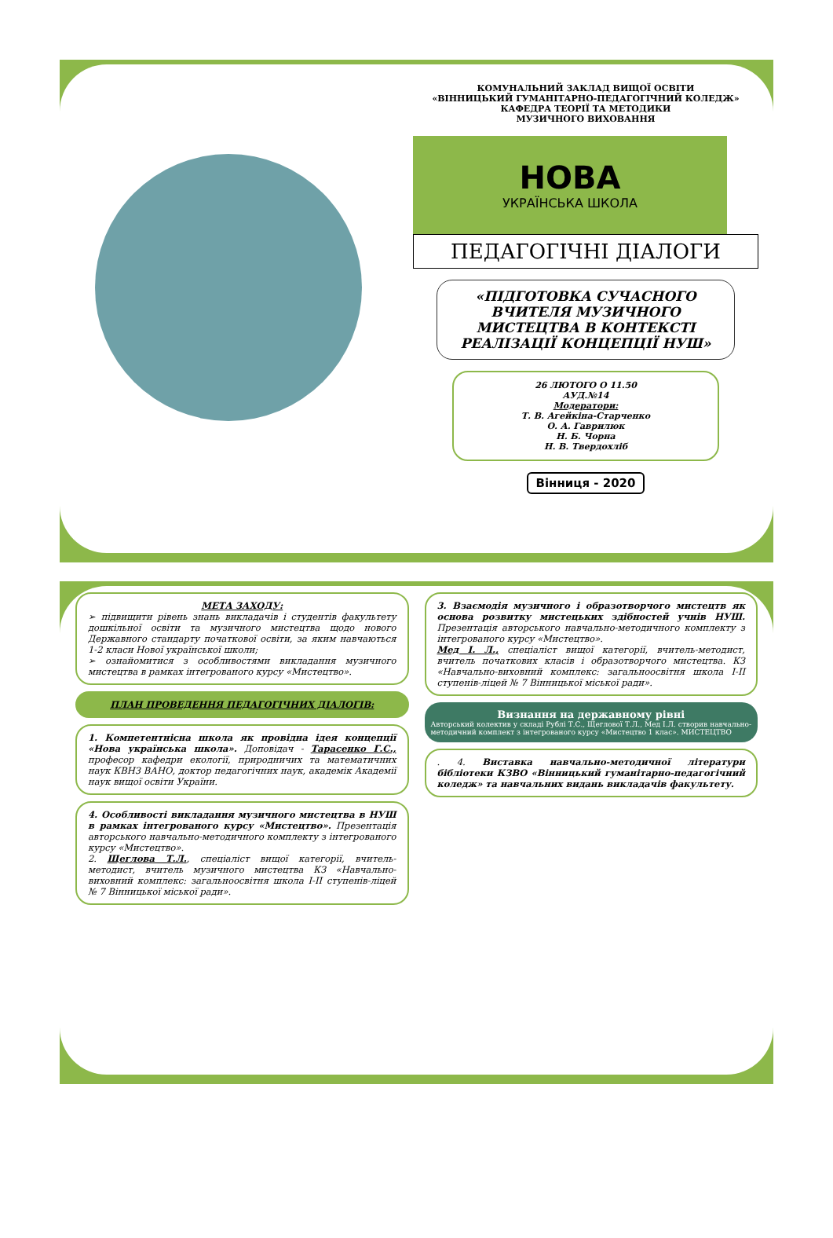КОМУНАЛЬНИЙ ЗАКЛАД ВИЩОЇ ОСВІТИ
«ВІННИЦЬКИЙ ГУМАНІТАРНО-ПЕДАГОГІЧНИЙ КОЛЕДЖ»
КАФЕДРА ТЕОРІЇ ТА МЕТОДИКИ
МУЗИЧНОГО ВИХОВАННЯ
НОВА
УКРАЇНСЬКА ШКОЛА
ПЕДАГОГІЧНІ ДІАЛОГИ
«ПІДГОТОВКА СУЧАСНОГО ВЧИТЕЛЯ МУЗИЧНОГО МИСТЕЦТВА В КОНТЕКСТІ РЕАЛІЗАЦІЇ КОНЦЕПЦІЇ НУШ»
26 ЛЮТОГО О 11.50
АУД.№14
Модератори:
Т. В. Агейкіна-Старченко
О. А. Гаврилюк
Н. Б. Чорна
Н. В. Твердохліб
Вінниця - 2020
МЕТА ЗАХОДУ:
➢ підвищити рівень знань викладачів і студентів факультету дошкільної освіти та музичного мистецтва щодо нового Державного стандарту початкової освіти, за яким навчаються 1-2 класи Нової української школи;
➢ ознайомитися з особливостями викладання музичного мистецтва в рамках інтегрованого курсу «Мистецтво».
ПЛАН ПРОВЕДЕННЯ ПЕДАГОГІЧНИХ ДІАЛОГІВ:
1. Компетентнісна школа як провідна ідея концепції «Нова українська школа». Доповідач - Тарасенко Г.С., професор кафедри екології, природничих та математичних наук КВНЗ ВАНО, доктор педагогічних наук, академік Академії наук вищої освіти України.
4. Особливості викладання музичного мистецтва в НУШ в рамках інтегрованого курсу «Мистецтво». Презентація авторського навчально-методичного комплекту з інтегрованого курсу «Мистецтво».
2. Щеглова Т.Л., спеціаліст вищої категорії, вчитель-методист, вчитель музичного мистецтва КЗ «Навчально-виховний комплекс: загальноосвітня школа І-ІІ ступенів-ліцей № 7 Вінницької міської ради».
3. Взаємодія музичного і образотворчого мистецтв як основа розвитку мистецьких здібностей учнів НУШ. Презентація авторського навчально-методичного комплекту з інтегрованого курсу «Мистецтво».
Мед І. Л., спеціаліст вищої категорії, вчитель-методист, вчитель початкових класів і образотворчого мистецтва. КЗ «Навчально-виховний комплекс: загальноосвітня школа І-ІІ ступенів-ліцей № 7 Вінницької міської ради».
Визнання на державному рівні
Авторський колектив у складі Рублі Т.С., Щеглової Т.Л., Мед І.Л. створив навчально-методичний комплект з інтегрованого курсу «Мистецтво 1 клас». МИСТЕЦТВО
. 4. Виставка навчально-методичної літератури бібліотеки КЗВО «Вінницький гуманітарно-педагогічний коледж» та навчальних видань викладачів факультету.